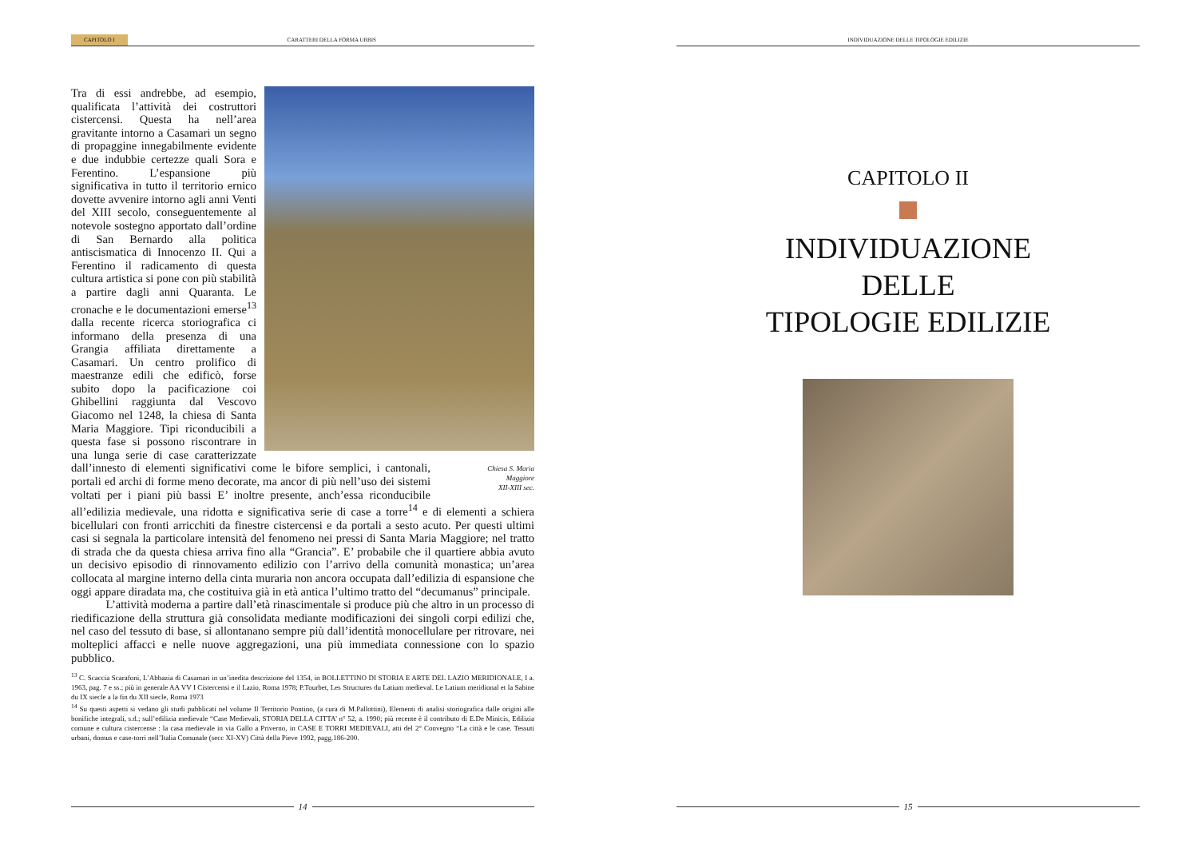CAPITOLO I CARATTERI DELLA FORMA URBIS
Chiesa S. Maria
Maggiore
XII-XIII sec.
Tra di essi andrebbe, ad esempio, qualificata l’attività dei costruttori cistercensi. Questa ha nell’area gravitante intorno a Casamari un segno di propaggine innegabilmente evidente e due indubbie certezze quali Sora e Ferentino. L’espansione più significativa in tutto il territorio ernico dovette avvenire intorno agli anni Venti del XIII secolo, conseguentemente al notevole sostegno apportato dall’ordine di San Bernardo alla politica antiscismatica di Innocenzo II. Qui a Ferentino il radicamento di questa cultura artistica si pone con più stabilità a partire dagli anni Quaranta. Le cronache e le documentazioni emerse<sup>13</sup> dalla recente ricerca storiografica ci informano della presenza di una Grangia affiliata direttamente a Casamari. Un centro prolifico di maestranze edili che edificò, forse subito dopo la pacificazione coi Ghibellini raggiunta dal Vescovo Giacomo nel 1248, la chiesa di Santa Maria Maggiore. Tipi riconducibili a questa fase si possono riscontrare in una lunga serie di case caratterizzate dall’innesto di elementi significativi come le bifore semplici, i cantonali, portali ed archi di forme meno decorate, ma ancor di più nell’uso dei sistemi voltati per i piani più bassi E’ inoltre presente, anch’essa riconducibile all’edilizia medievale, una ridotta e significativa serie di case a torre<sup>14</sup> e di elementi a schiera bicellulari con fronti arricchiti da finestre cistercensi e da portali a sesto acuto. Per questi ultimi casi si segnala la particolare intensità del fenomeno nei pressi di Santa Maria Maggiore; nel tratto di strada che da questa chiesa arriva fino alla “Grancia”. E’ probabile che il quartiere abbia avuto un decisivo episodio di rinnovamento edilizio con l’arrivo della comunità monastica; un’area collocata al margine interno della cinta muraria non ancora occupata dall’edilizia di espansione che oggi appare diradata ma, che costituiva già in età antica l’ultimo tratto del “decumanus” principale.
   L’attività moderna a partire dall’età rinascimentale si produce più che altro in un processo di riedificazione della struttura già consolidata mediante modificazioni dei singoli corpi edilizi che, nel caso del tessuto di base, si allontanano sempre più dall’identità monocellulare per ritrovare, nei molteplici affacci e nelle nuove aggregazioni, una più immediata connessione con lo spazio pubblico.
<sup>13</sup> C. Scaccia Scarafoni, L’Abbazia di Casamari in un’inedita descrizione del 1354, in BOLLETTINO DI STORIA E ARTE DEL LAZIO MERIDIONALE, I a. 1963, pag. 7 e ss.; più in generale AA VV I Cistercensi e il Lazio, Roma 1978; P.Tourbet, Les Structures du Latium medieval. Le Latium meridional et la Sabine du IX siecle a la fin du XII siecle, Roma 1973
<sup>14</sup> Su questi aspetti si vedano gli studi pubblicati nel volume Il Territorio Pontino, (a cura di M.Pallottini), Elementi di analisi storiografica dalle origini alle bonifiche integrali, s.d.; sull’edilizia medievale “Case Medievali, STORIA DELLA CITTA’ n° 52, a. 1990; più recente è il contributo di E.De Minicis, Edilizia comune e cultura cistercense : la casa medievale in via Gallo a Priverno, in CASE E TORRI MEDIEVALI, atti del 2° Convegno “La città e le case. Tessuti urbani, domus e case-torri nell’Italia Comunale (secc XI-XV) Città della Pieve 1992, pagg.186-200.
14
INDIVIDUAZIONE DELLE TIPOLOGIE EDILIZIE
CAPITOLO II
INDIVIDUAZIONE
DELLE
TIPOLOGIE EDILIZIE
15